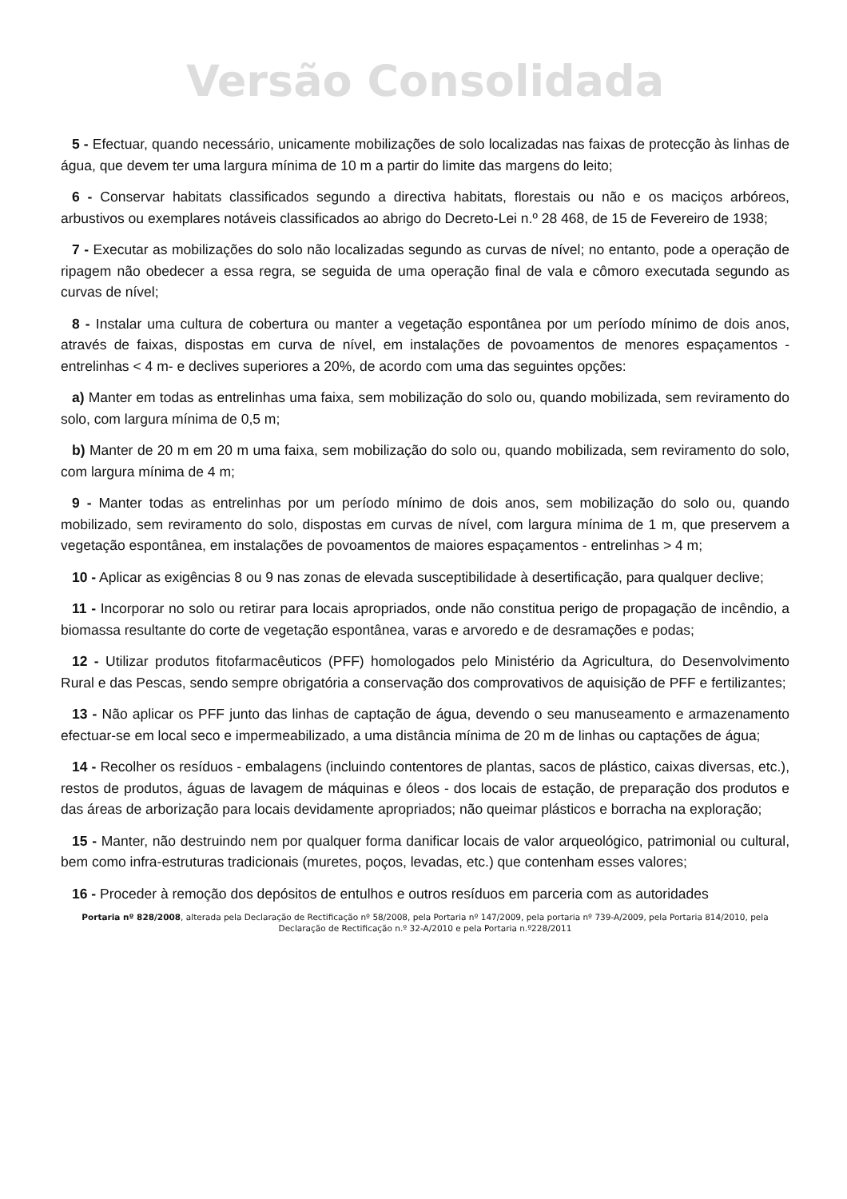Versão Consolidada
5 - Efectuar, quando necessário, unicamente mobilizações de solo localizadas nas faixas de protecção às linhas de água, que devem ter uma largura mínima de 10 m a partir do limite das margens do leito;
6 - Conservar habitats classificados segundo a directiva habitats, florestais ou não e os maciços arbóreos, arbustivos ou exemplares notáveis classificados ao abrigo do Decreto-Lei n.º 28 468, de 15 de Fevereiro de 1938;
7 - Executar as mobilizações do solo não localizadas segundo as curvas de nível; no entanto, pode a operação de ripagem não obedecer a essa regra, se seguida de uma operação final de vala e cômoro executada segundo as curvas de nível;
8 - Instalar uma cultura de cobertura ou manter a vegetação espontânea por um período mínimo de dois anos, através de faixas, dispostas em curva de nível, em instalações de povoamentos de menores espaçamentos -entrelinhas < 4 m- e declives superiores a 20%, de acordo com uma das seguintes opções:
a) Manter em todas as entrelinhas uma faixa, sem mobilização do solo ou, quando mobilizada, sem reviramento do solo, com largura mínima de 0,5 m;
b) Manter de 20 m em 20 m uma faixa, sem mobilização do solo ou, quando mobilizada, sem reviramento do solo, com largura mínima de 4 m;
9 - Manter todas as entrelinhas por um período mínimo de dois anos, sem mobilização do solo ou, quando mobilizado, sem reviramento do solo, dispostas em curvas de nível, com largura mínima de 1 m, que preservem a vegetação espontânea, em instalações de povoamentos de maiores espaçamentos - entrelinhas > 4 m;
10 - Aplicar as exigências 8 ou 9 nas zonas de elevada susceptibilidade à desertificação, para qualquer declive;
11 - Incorporar no solo ou retirar para locais apropriados, onde não constitua perigo de propagação de incêndio, a biomassa resultante do corte de vegetação espontânea, varas e arvoredo e de desramações e podas;
12 - Utilizar produtos fitofarmacêuticos (PFF) homologados pelo Ministério da Agricultura, do Desenvolvimento Rural e das Pescas, sendo sempre obrigatória a conservação dos comprovativos de aquisição de PFF e fertilizantes;
13 - Não aplicar os PFF junto das linhas de captação de água, devendo o seu manuseamento e armazenamento efectuar-se em local seco e impermeabilizado, a uma distância mínima de 20 m de linhas ou captações de água;
14 - Recolher os resíduos - embalagens (incluindo contentores de plantas, sacos de plástico, caixas diversas, etc.), restos de produtos, águas de lavagem de máquinas e óleos - dos locais de estação, de preparação dos produtos e das áreas de arborização para locais devidamente apropriados; não queimar plásticos e borracha na exploração;
15 - Manter, não destruindo nem por qualquer forma danificar locais de valor arqueológico, patrimonial ou cultural, bem como infra-estruturas tradicionais (muretes, poços, levadas, etc.) que contenham esses valores;
16 - Proceder à remoção dos depósitos de entulhos e outros resíduos em parceria com as autoridades
Portaria nº 828/2008, alterada pela Declaração de Rectificação nº 58/2008, pela Portaria nº 147/2009, pela portaria nº 739-A/2009, pela Portaria 814/2010, pela Declaração de Rectificação n.º 32-A/2010 e pela Portaria n.º228/2011